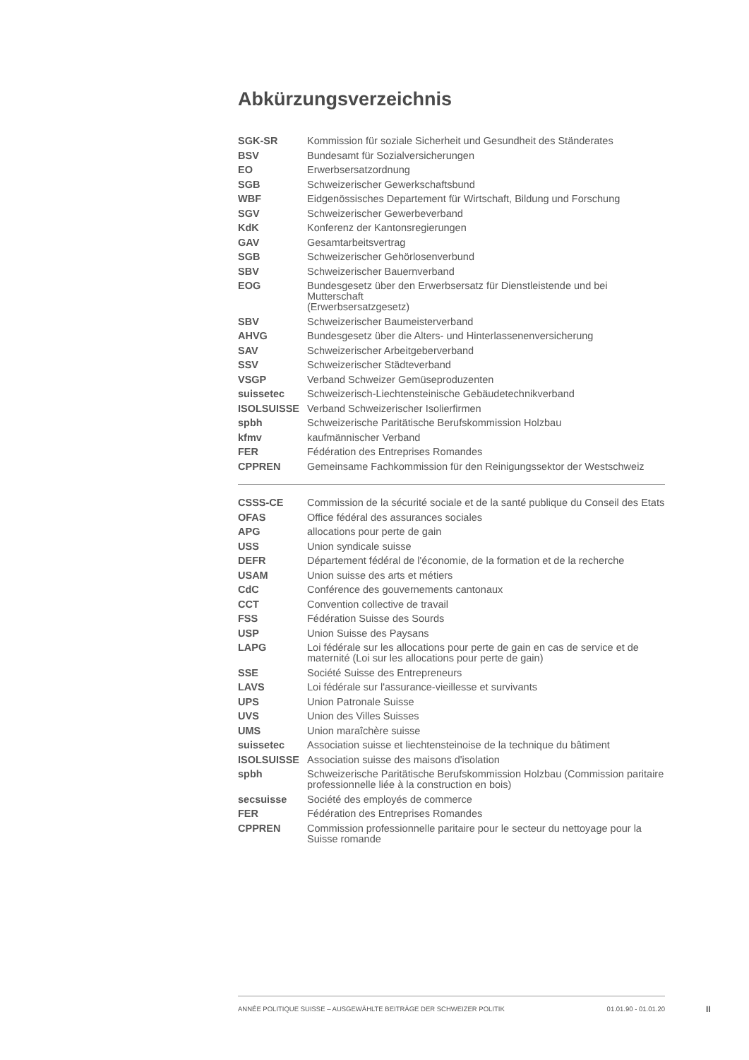Abkürzungsverzeichnis
| SGK-SR | Kommission für soziale Sicherheit und Gesundheit des Ständerates |
| BSV | Bundesamt für Sozialversicherungen |
| EO | Erwerbsersatzordnung |
| SGB | Schweizerischer Gewerkschaftsbund |
| WBF | Eidgenössisches Departement für Wirtschaft, Bildung und Forschung |
| SGV | Schweizerischer Gewerbeverband |
| KdK | Konferenz der Kantonsregierungen |
| GAV | Gesamtarbeitsvertrag |
| SGB | Schweizerischer Gehörlosenverbund |
| SBV | Schweizerischer Bauernverband |
| EOG | Bundesgesetz über den Erwerbsersatz für Dienstleistende und bei Mutterschaft (Erwerbsersatzgesetz) |
| SBV | Schweizerischer Baumeisterverband |
| AHVG | Bundesgesetz über die Alters- und Hinterlassenenversicherung |
| SAV | Schweizerischer Arbeitgeberverband |
| SSV | Schweizerischer Städteverband |
| VSGP | Verband Schweizer Gemüseproduzenten |
| suissetec | Schweizerisch-Liechtensteinische Gebäudetechnikverband |
| ISOLSUISSE | Verband Schweizerischer Isolierfirmen |
| spbh | Schweizerische Paritätische Berufskommission Holzbau |
| kfmv | kaufmännischer Verband |
| FER | Fédération des Entreprises Romandes |
| CPPREN | Gemeinsame Fachkommission für den Reinigungssektor der Westschweiz |
| CSSS-CE | Commission de la sécurité sociale et de la santé publique du Conseil des Etats |
| OFAS | Office fédéral des assurances sociales |
| APG | allocations pour perte de gain |
| USS | Union syndicale suisse |
| DEFR | Département fédéral de l'économie, de la formation et de la recherche |
| USAM | Union suisse des arts et métiers |
| CdC | Conférence des gouvernements cantonaux |
| CCT | Convention collective de travail |
| FSS | Fédération Suisse des Sourds |
| USP | Union Suisse des Paysans |
| LAPG | Loi fédérale sur les allocations pour perte de gain en cas de service et de maternité (Loi sur les allocations pour perte de gain) |
| SSE | Société Suisse des Entrepreneurs |
| LAVS | Loi fédérale sur l'assurance-vieillesse et survivants |
| UPS | Union Patronale Suisse |
| UVS | Union des Villes Suisses |
| UMS | Union maraîchère suisse |
| suissetec | Association suisse et liechtensteinoise de la technique du bâtiment |
| ISOLSUISSE | Association suisse des maisons d'isolation |
| spbh | Schweizerische Paritätische Berufskommission Holzbau (Commission paritaire professionnelle liée à la construction en bois) |
| secsuisse | Société des employés de commerce |
| FER | Fédération des Entreprises Romandes |
| CPPREN | Commission professionnelle paritaire pour le secteur du nettoyage pour la Suisse romande |
ANNÉE POLITIQUE SUISSE – AUSGEWÄHLTE BEITRÄGE DER SCHWEIZER POLITIK 01.01.90 - 01.01.20
II